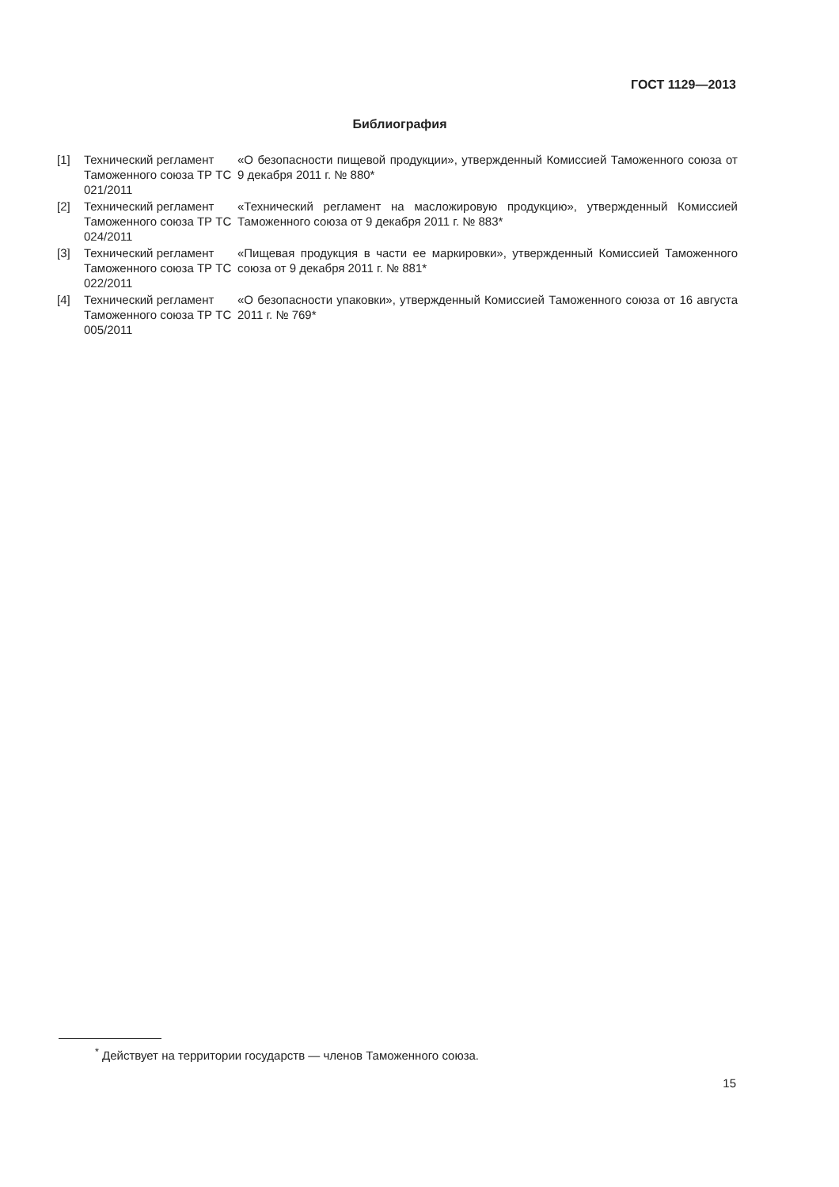ГОСТ 1129—2013
Библиография
| [1] | Технический регламент Таможенного союза ТР ТС 021/2011 | «О безопасности пищевой продукции», утвержденный Комиссией Таможенного союза от 9 декабря 2011 г. № 880* |
| [2] | Технический регламент Таможенного союза ТР ТС 024/2011 | «Технический регламент на масложировую продукцию», утвержденный Комиссией Таможенного союза от 9 декабря 2011 г. № 883* |
| [3] | Технический регламент Таможенного союза ТР ТС 022/2011 | «Пищевая продукция в части ее маркировки», утвержденный Комиссией Таможенного союза от 9 декабря 2011 г. № 881* |
| [4] | Технический регламент Таможенного союза ТР ТС 005/2011 | «О безопасности упаковки», утвержденный Комиссией Таможенного союза от 16 августа 2011 г. № 769* |
<sup>*</sup> Действует на территории государств — членов Таможенного союза.
15